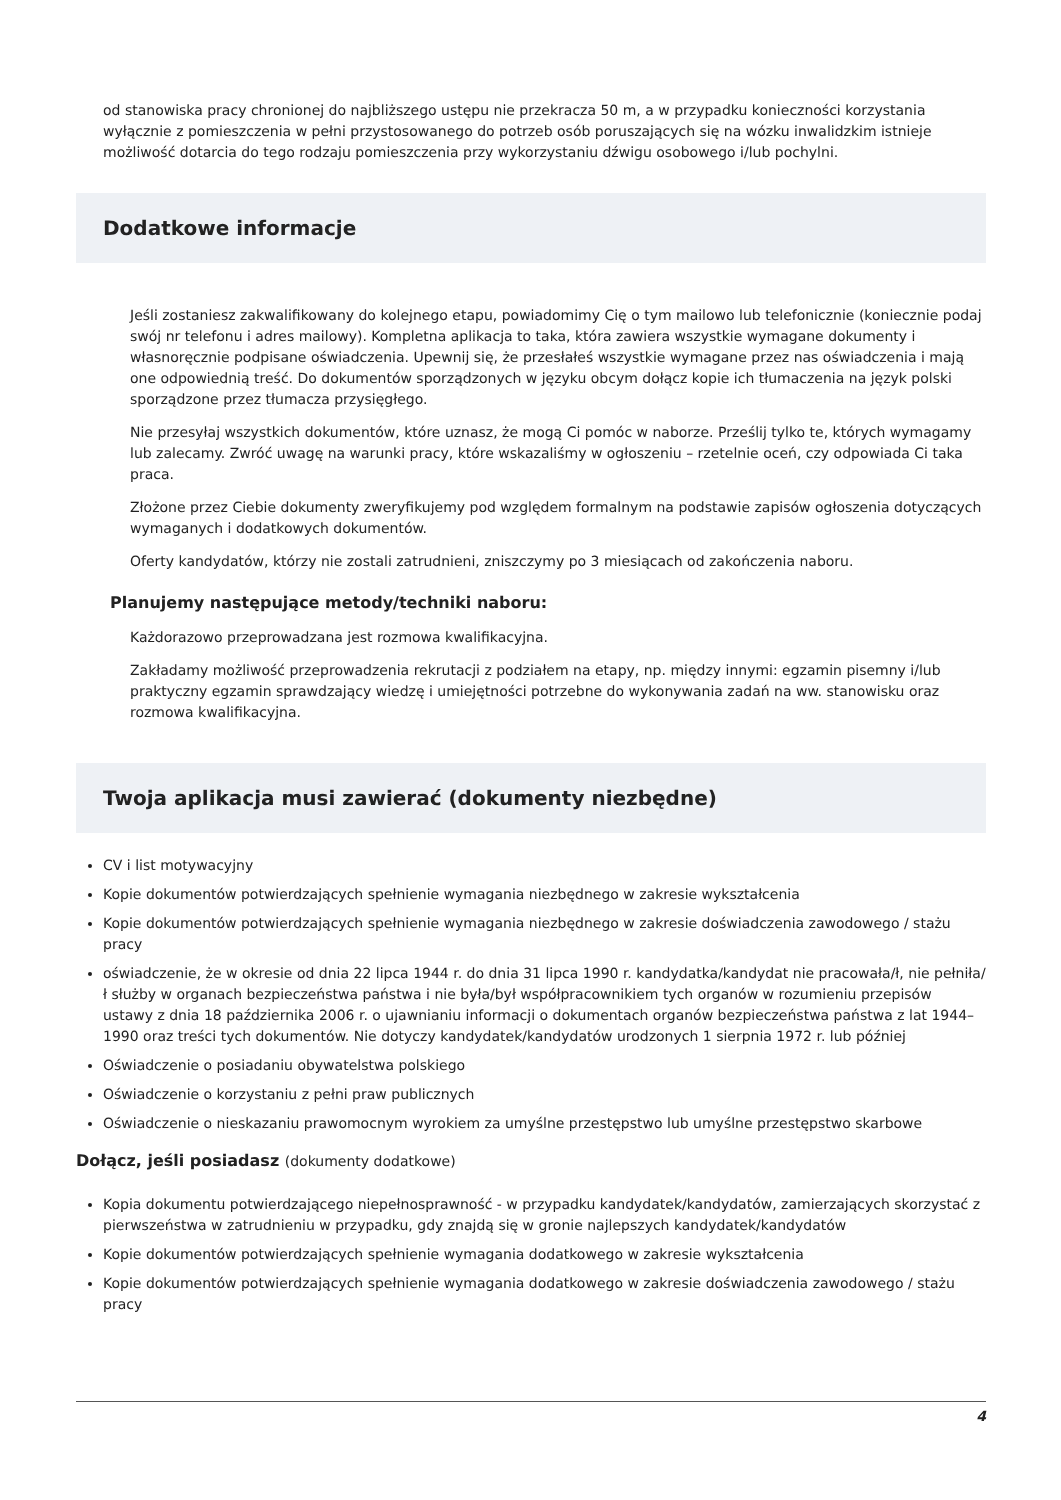od stanowiska pracy chronionej do najbliższego ustępu nie przekracza 50 m, a w przypadku konieczności korzystania wyłącznie z pomieszczenia w pełni przystosowanego do potrzeb osób poruszających się na wózku inwalidzkim istnieje możliwość dotarcia do tego rodzaju pomieszczenia przy wykorzystaniu dźwigu osobowego i/lub pochylni.
Dodatkowe informacje
Jeśli zostaniesz zakwalifikowany do kolejnego etapu, powiadomimy Cię o tym mailowo lub telefonicznie (koniecznie podaj swój nr telefonu i adres mailowy). Kompletna aplikacja to taka, która zawiera wszystkie wymagane dokumenty i własnoręcznie podpisane oświadczenia. Upewnij się, że przesłałeś wszystkie wymagane przez nas oświadczenia i mają one odpowiednią treść. Do dokumentów sporządzonych w języku obcym dołącz kopie ich tłumaczenia na język polski sporządzone przez tłumacza przysięgłego.
Nie przesyłaj wszystkich dokumentów, które uznasz, że mogą Ci pomóc w naborze. Prześlij tylko te, których wymagamy lub zalecamy. Zwróć uwagę na warunki pracy, które wskazaliśmy w ogłoszeniu – rzetelnie oceń, czy odpowiada Ci taka praca.
Złożone przez Ciebie dokumenty zweryfikujemy pod względem formalnym na podstawie zapisów ogłoszenia dotyczących wymaganych i dodatkowych dokumentów.
Oferty kandydatów, którzy nie zostali zatrudnieni, zniszczymy po 3 miesiącach od zakończenia naboru.
Planujemy następujące metody/techniki naboru:
Każdorazowo przeprowadzana jest rozmowa kwalifikacyjna.
Zakładamy możliwość przeprowadzenia rekrutacji z podziałem na etapy, np. między innymi: egzamin pisemny i/lub praktyczny egzamin sprawdzający wiedzę i umiejętności potrzebne do wykonywania zadań na ww. stanowisku oraz rozmowa kwalifikacyjna.
Twoja aplikacja musi zawierać (dokumenty niezbędne)
CV i list motywacyjny
Kopie dokumentów potwierdzających spełnienie wymagania niezbędnego w zakresie wykształcenia
Kopie dokumentów potwierdzających spełnienie wymagania niezbędnego w zakresie doświadczenia zawodowego / stażu pracy
oświadczenie, że w okresie od dnia 22 lipca 1944 r. do dnia 31 lipca 1990 r. kandydatka/kandydat nie pracowała/ł, nie pełniła/ł służby w organach bezpieczeństwa państwa i nie była/był współpracownikiem tych organów w rozumieniu przepisów ustawy z dnia 18 października 2006 r. o ujawnianiu informacji o dokumentach organów bezpieczeństwa państwa z lat 1944–1990 oraz treści tych dokumentów. Nie dotyczy kandydatek/kandydatów urodzonych 1 sierpnia 1972 r. lub później
Oświadczenie o posiadaniu obywatelstwa polskiego
Oświadczenie o korzystaniu z pełni praw publicznych
Oświadczenie o nieskazaniu prawomocnym wyrokiem za umyślne przestępstwo lub umyślne przestępstwo skarbowe
Dołącz, jeśli posiadasz (dokumenty dodatkowe)
Kopia dokumentu potwierdzającego niepełnosprawność - w przypadku kandydatek/kandydatów, zamierzających skorzystać z pierwszeństwa w zatrudnieniu w przypadku, gdy znajdą się w gronie najlepszych kandydatek/kandydatów
Kopie dokumentów potwierdzających spełnienie wymagania dodatkowego w zakresie wykształcenia
Kopie dokumentów potwierdzających spełnienie wymagania dodatkowego w zakresie doświadczenia zawodowego / stażu pracy
4